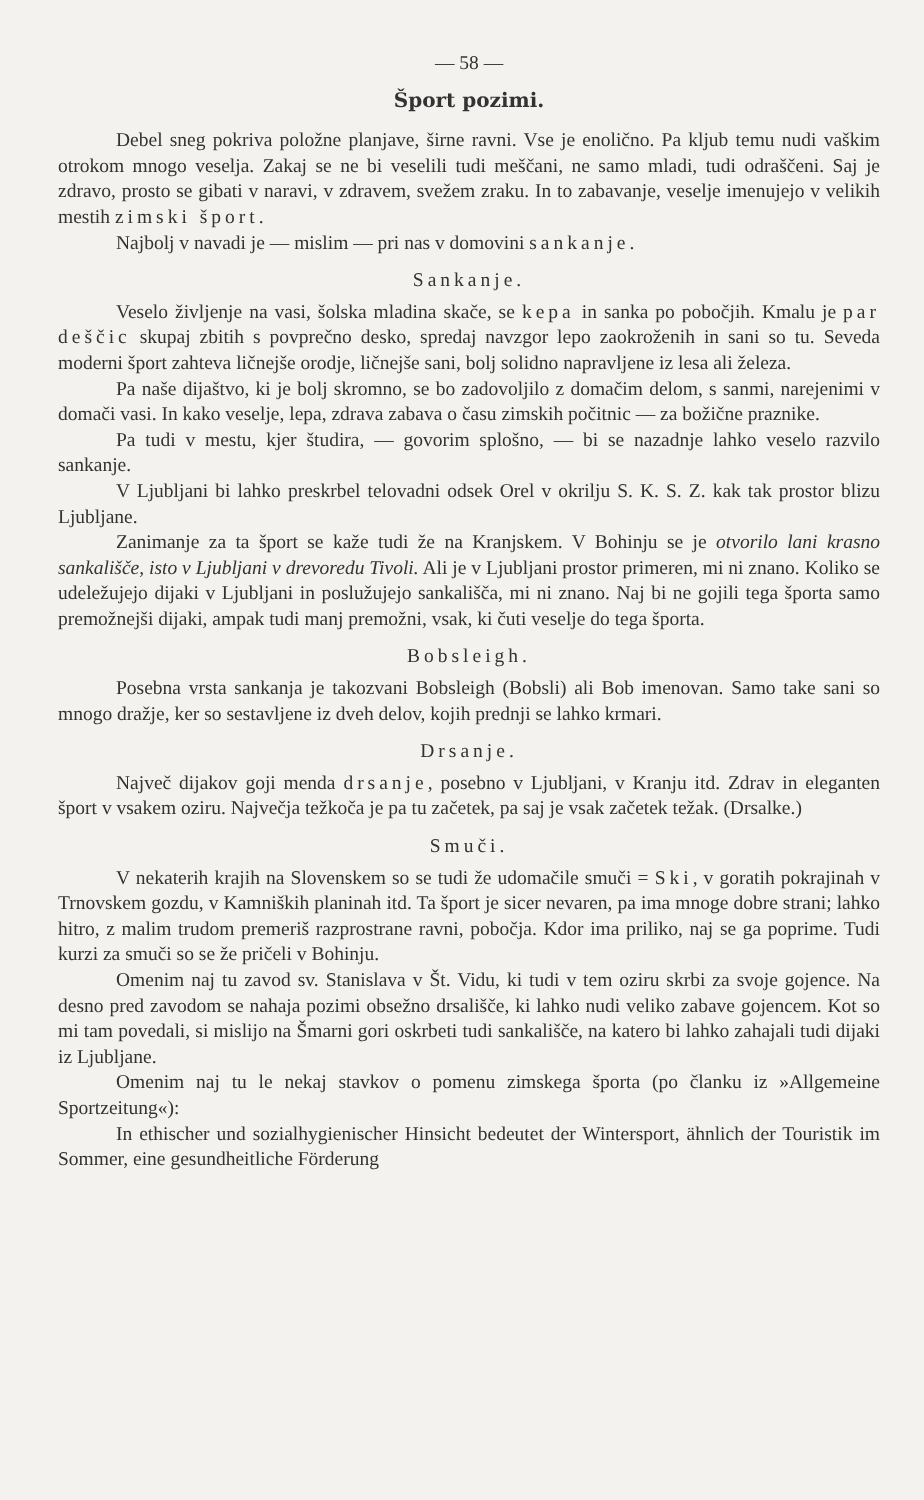— 58 —
Šport pozimi.
Debel sneg pokriva položne planjave, širne ravni. Vse je enolično. Pa kljub temu nudi vaškim otrokom mnogo veselja. Zakaj se ne bi veselili tudi meščani, ne samo mladi, tudi odraščeni. Saj je zdravo, prosto se gibati v naravi, v zdravem, svežem zraku. In to zabavanje, veselje imenujejo v velikih mestih zimski šport.
Najbolj v navadi je — mislim — pri nas v domovini sankanje.
Sankanje.
Veselo življenje na vasi, šolska mladina skače, se kepa in sanka po pobočjih. Kmalu je par deščic skupaj zbitih s povprečno desko, spredaj navzgor lepo zaokroženih in sani so tu. Seveda moderni šport zahteva ličnejše orodje, ličnejše sani, bolj solidno napravljene iz lesa ali železa.
Pa naše dijaštvo, ki je bolj skromno, se bo zadovoljilo z domačim delom, s sanmi, narejenimi v domači vasi. In kako veselje, lepa, zdrava zabava o času zimskih počitnic — za božične praznike.
Pa tudi v mestu, kjer študira, — govorim splošno, — bi se nazadnje lahko veselo razvilo sankanje.
V Ljubljani bi lahko preskrbel telovadni odsek Orel v okrilju S. K. S. Z. kak tak prostor blizu Ljubljane.
Zanimanje za ta šport se kaže tudi že na Kranjskem. V Bohinju se je otvorilo lani krasno sankališče, isto v Ljubljani v drevoredu Tivoli. Ali je v Ljubljani prostor primeren, mi ni znano. Koliko se udeležujejo dijaki v Ljubljani in poslužujejo sankališča, mi ni znano. Naj bi ne gojili tega športa samo premožnejši dijaki, ampak tudi manj premožni, vsak, ki čuti veselje do tega športa.
Bobsleigh.
Posebna vrsta sankanja je takozvani Bobsleigh (Bobsli) ali Bob imenovan. Samo take sani so mnogo dražje, ker so sestavljene iz dveh delov, kojih prednji se lahko krmari.
Drsanje.
Največ dijakov goji menda drsanje, posebno v Ljubljani, v Kranju itd. Zdrav in eleganten šport v vsakem oziru. Največja težkoča je pa tu začetek, pa saj je vsak začetek težak. (Drsalke.)
Smuči.
V nekaterih krajih na Slovenskem so se tudi že udomačile smuči = Ski, v goratih pokrajinah v Trnovskem gozdu, v Kamniških planinah itd. Ta šport je sicer nevaren, pa ima mnoge dobre strani; lahko hitro, z malim trudom premeriš razprostrane ravni, pobočja. Kdor ima priliko, naj se ga poprime. Tudi kurzi za smuči so se že pričeli v Bohinju.
Omenim naj tu zavod sv. Stanislava v Št. Vidu, ki tudi v tem oziru skrbi za svoje gojence. Na desno pred zavodom se nahaja pozimi obsežno drsališče, ki lahko nudi veliko zabave gojencem. Kot so mi tam povedali, si mislijo na Šmarni gori oskrbeti tudi sankališče, na katero bi lahko zahajali tudi dijaki iz Ljubljane.
Omenim naj tu le nekaj stavkov o pomenu zimskega športa (po članku iz »Allgemeine Sportzeitung«):
In ethischer und sozialhygienischer Hinsicht bedeutet der Wintersport, ähnlich der Touristik im Sommer, eine gesundheitliche Förderung